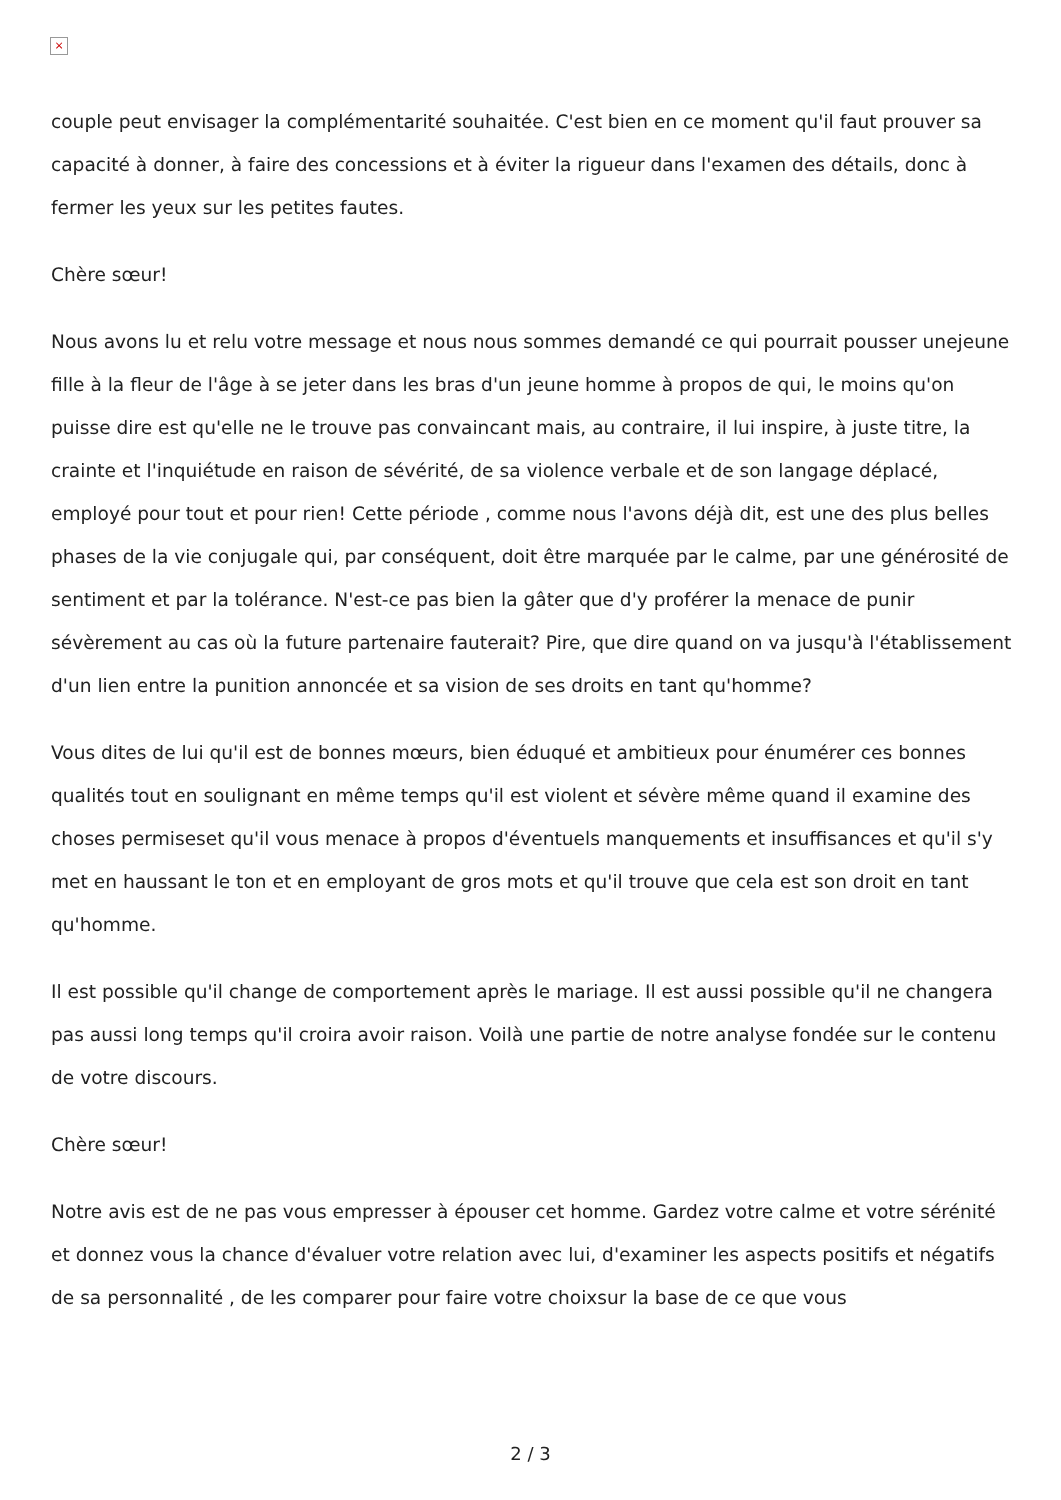×
couple peut envisager la complémentarité souhaitée. C'est bien en ce moment qu'il faut prouver sa capacité à donner, à faire des concessions et à éviter la rigueur dans l'examen des détails, donc à fermer les yeux sur les petites fautes.
Chère sœur!
Nous avons lu et relu votre message et nous nous sommes demandé ce qui pourrait pousser unejeune fille à la fleur de l'âge à se jeter dans les bras d'un jeune homme à propos de qui, le moins qu'on puisse dire est qu'elle ne le trouve pas convaincant mais, au contraire, il lui inspire, à juste titre, la crainte et l'inquiétude en raison de sévérité, de sa violence verbale et de son langage déplacé, employé pour tout et pour rien! Cette période , comme nous l'avons déjà dit, est une des plus belles phases de la vie conjugale qui, par conséquent, doit être marquée par le calme, par une générosité de sentiment et par la tolérance. N'est-ce pas bien la gâter que d'y proférer la menace de punir sévèrement au cas où la future partenaire fauterait? Pire, que dire quand on va jusqu'à l'établissement d'un lien entre la punition annoncée et sa vision de ses droits en tant qu'homme?
Vous dites de lui qu'il est de bonnes mœurs, bien éduqué et ambitieux pour énumérer ces bonnes qualités tout en soulignant en même temps qu'il est violent et sévère même quand il examine des choses permiseset qu'il vous menace à propos d'éventuels manquements et insuffisances et qu'il s'y met en haussant le ton et en employant de gros mots et qu'il trouve que cela est son droit en tant qu'homme.
Il est possible qu'il change de comportement après le mariage. Il est aussi possible qu'il ne changera pas aussi long temps qu'il croira avoir raison. Voilà une partie de notre analyse fondée sur le contenu de votre discours.
Chère sœur!
Notre avis est de ne pas vous empresser à épouser cet homme. Gardez votre calme et votre sérénité et donnez vous la chance d'évaluer votre relation avec lui, d'examiner les aspects positifs et négatifs de sa personnalité , de les comparer pour faire votre choixsur la base de ce que vous
2 / 3